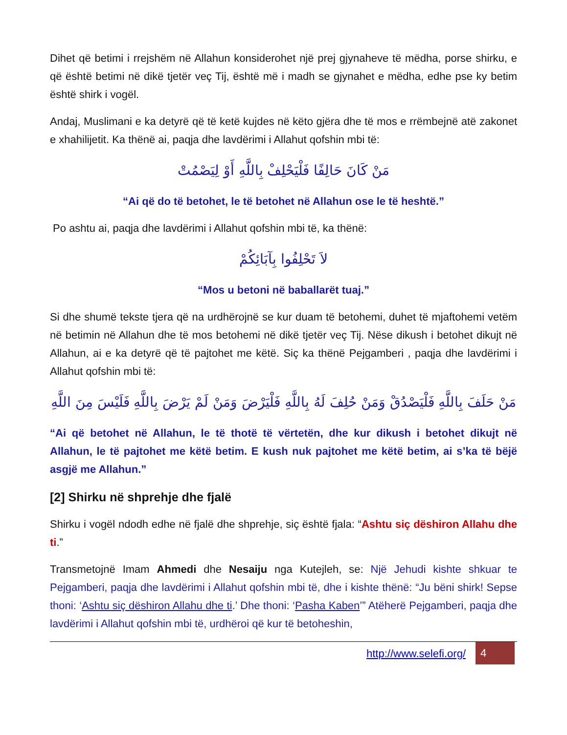Dihet që betimi i rrejshëm në Allahun konsiderohet një prej gjynaheve të mëdha, porse shirku, e që është betimi në dikë tjetër veç Tij, është më i madh se gjynahet e mëdha, edhe pse ky betim është shirk i vogël.
Andaj, Muslimani e ka detyrë që të ketë kujdes në këto gjëra dhe të mos e rrëmbejnë atë zakonet e xhahilijetit. Ka thënë ai, paqja dhe lavdërimi i Allahut qofshin mbi të:
مَنْ كَانَ حَالِفًا فَلْيَحْلِفْ بِاللَّهِ أَوْ لِيَصْمُتْ
“Ai që do të betohet, le të betohet në Allahun ose le të heshtë.”
Po ashtu ai, paqja dhe lavdërimi i Allahut qofshin mbi të, ka thënë:
لاَ تَحْلِفُوا بِآبَائِكُمْ
“Mos u betoni në baballarët tuaj.”
Si dhe shumë tekste tjera që na urdhërojnë se kur duam të betohemi, duhet të mjaftohemi vetëm në betimin në Allahun dhe të mos betohemi në dikë tjetër veç Tij. Nëse dikush i betohet dikujt në Allahun, ai e ka detyrë që të pajtohet me këtë. Siç ka thënë Pejgamberi , paqja dhe lavdërimi i Allahut qofshin mbi të:
مَنْ حَلَفَ بِاللَّهِ فَلْيَصْدُقْ وَمَنْ حُلِفَ لَهُ بِاللَّهِ فَلْيَرْضَ وَمَنْ لَمْ يَرْضَ بِاللَّهِ فَلَيْسَ مِنَ اللَّهِ
“Ai që betohet në Allahun, le të thotë të vërtetën, dhe kur dikush i betohet dikujt në Allahun, le të pajtohet me këtë betim. E kush nuk pajtohet me këtë betim, ai s’ka të bëjë asgjë me Allahun.”
[2] Shirku në shprehje dhe fjalë
Shirku i vogël ndodh edhe në fjalë dhe shprehje, siç është fjala: “Ashtu siç dëshiron Allahu dhe ti.”
Transmetojnë Imam Ahmedi dhe Nesaiju nga Kutejleh, se: Një Jehudi kishte shkuar te Pejgamberi, paqja dhe lavdërimi i Allahut qofshin mbi të, dhe i kishte thënë: “Ju bëni shirk! Sepse thoni: ‘Ashtu siç dëshiron Allahu dhe ti.’ Dhe thoni: ‘Pasha Kaben’” Atëherë Pejgamberi, paqja dhe lavdërimi i Allahut qofshin mbi të, urdhëroi që kur të betoheshin,
http://www.selefi.org/
4